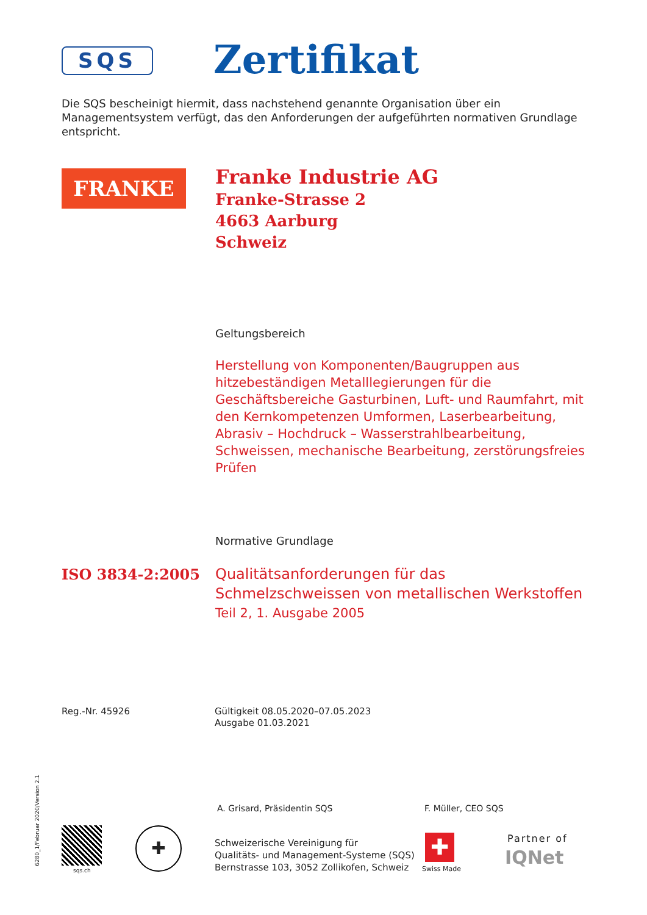SQS Zertifikat
Die SQS bescheinigt hiermit, dass nachstehend genannte Organisation über ein Managementsystem verfügt, das den Anforderungen der aufgeführten normativen Grundlage entspricht.
FRANKE
Franke Industrie AG
Franke-Strasse 2
4663 Aarburg
Schweiz
Geltungsbereich
Herstellung von Komponenten/Baugruppen aus hitzebeständigen Metalllegierungen für die Geschäftsbereiche Gasturbinen, Luft- und Raumfahrt, mit den Kernkompetenzen Umformen, Laserbearbeitung, Abrasiv – Hochdruck – Wasserstrahlbearbeitung, Schweissen, mechanische Bearbeitung, zerstörungsfreies Prüfen
Normative Grundlage
ISO 3834-2:2005
Qualitätsanforderungen für das Schmelzschweissen von metallischen Werkstoffen
Teil 2, 1. Ausgabe 2005
Reg.-Nr. 45926
Gültigkeit 08.05.2020–07.05.2023
Ausgabe 01.03.2021
A. Grisard, Präsidentin SQS F. Müller, CEO SQS
6280_1/Februar 2020/Version 2.1
sqs.ch
✚
Schweizerische Vereinigung für
Qualitäts- und Management-Systeme (SQS)
Bernstrasse 103, 3052 Zollikofen, Schweiz
✚
Swiss Made
Partner of
IQNet